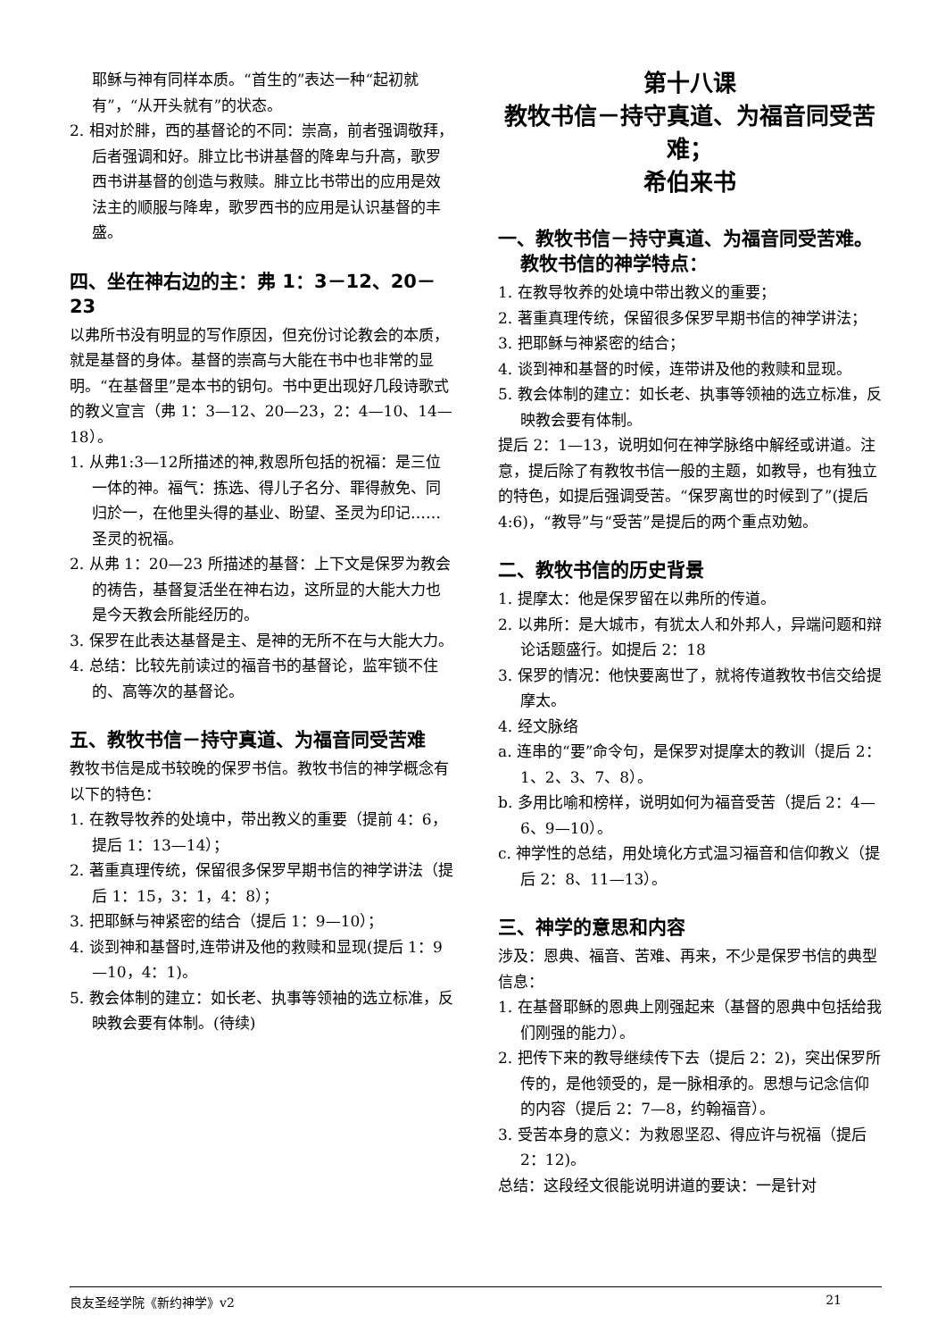耶稣与神有同样本质。“首生的”表达一种“起初就有”，“从开头就有”的状态。
2. 相对於腓，西的基督论的不同：崇高，前者强调敬拜，后者强调和好。腓立比书讲基督的降卑与升高，歌罗西书讲基督的创造与救赎。腓立比书带出的应用是效法主的顺服与降卑，歌罗西书的应用是认识基督的丰盛。
四、坐在神右边的主：弗 1：3－12、20－23
以弗所书没有明显的写作原因，但充份讨论教会的本质，就是基督的身体。基督的崇高与大能在书中也非常的显明。“在基督里”是本书的钥句。书中更出现好几段诗歌式的教义宣言（弗 1：3—12、20—23，2：4—10、14—18）。
1. 从弗1:3—12所描述的神,救恩所包括的祝福：是三位一体的神。福气：拣选、得儿子名分、罪得赦免、同归於一，在他里头得的基业、盼望、圣灵为印记……圣灵的祝福。
2. 从弗 1：20—23 所描述的基督：上下文是保罗为教会的祷告，基督复活坐在神右边，这所显的大能大力也是今天教会所能经历的。
3. 保罗在此表达基督是主、是神的无所不在与大能大力。
4. 总结：比较先前读过的福音书的基督论，监牢锁不住的、高等次的基督论。
五、教牧书信－持守真道、为福音同受苦难
教牧书信是成书较晚的保罗书信。教牧书信的神学概念有以下的特色：
1. 在教导牧养的处境中，带出教义的重要（提前 4：6，提后 1：13—14）；
2. 著重真理传统，保留很多保罗早期书信的神学讲法（提后 1：15，3：1，4：8）；
3. 把耶稣与神紧密的结合（提后 1：9—10）；
4. 谈到神和基督时,连带讲及他的救赎和显现(提后 1：9—10，4：1)。
5. 教会体制的建立：如长老、执事等领袖的选立标准，反映教会要有体制。(待续)
第十八课
教牧书信－持守真道、为福音同受苦难；
希伯来书
一、教牧书信－持守真道、为福音同受苦难。教牧书信的神学特点：
1. 在教导牧养的处境中带出教义的重要；
2. 著重真理传统，保留很多保罗早期书信的神学讲法；
3. 把耶稣与神紧密的结合；
4. 谈到神和基督的时候，连带讲及他的救赎和显现。
5. 教会体制的建立：如长老、执事等领袖的选立标准，反映教会要有体制。
提后 2：1—13，说明如何在神学脉络中解经或讲道。注意，提后除了有教牧书信一般的主题，如教导，也有独立的特色，如提后强调受苦。“保罗离世的时候到了”(提后 4:6)，“教导”与“受苦”是提后的两个重点劝勉。
二、教牧书信的历史背景
1. 提摩太：他是保罗留在以弗所的传道。
2. 以弗所：是大城市，有犹太人和外邦人，异端问题和辩论话题盛行。如提后 2：18
3. 保罗的情况：他快要离世了，就将传道教牧书信交给提摩太。
4. 经文脉络
a. 连串的“要”命令句，是保罗对提摩太的教训（提后 2：1、2、3、7、8）。
b. 多用比喻和榜样，说明如何为福音受苦（提后 2：4—6、9—10）。
c. 神学性的总结，用处境化方式温习福音和信仰教义（提后 2：8、11—13）。
三、神学的意思和内容
涉及：恩典、福音、苦难、再来，不少是保罗书信的典型信息：
1. 在基督耶稣的恩典上刚强起来（基督的恩典中包括给我们刚强的能力）。
2. 把传下来的教导继续传下去（提后 2：2)，突出保罗所传的，是他领受的，是一脉相承的。思想与记念信仰的内容（提后 2：7—8，约翰福音）。
3. 受苦本身的意义：为救恩坚忍、得应许与祝福（提后 2：12)。
总结：这段经文很能说明讲道的要诀：一是针对
良友圣经学院《新约神学》v2 21